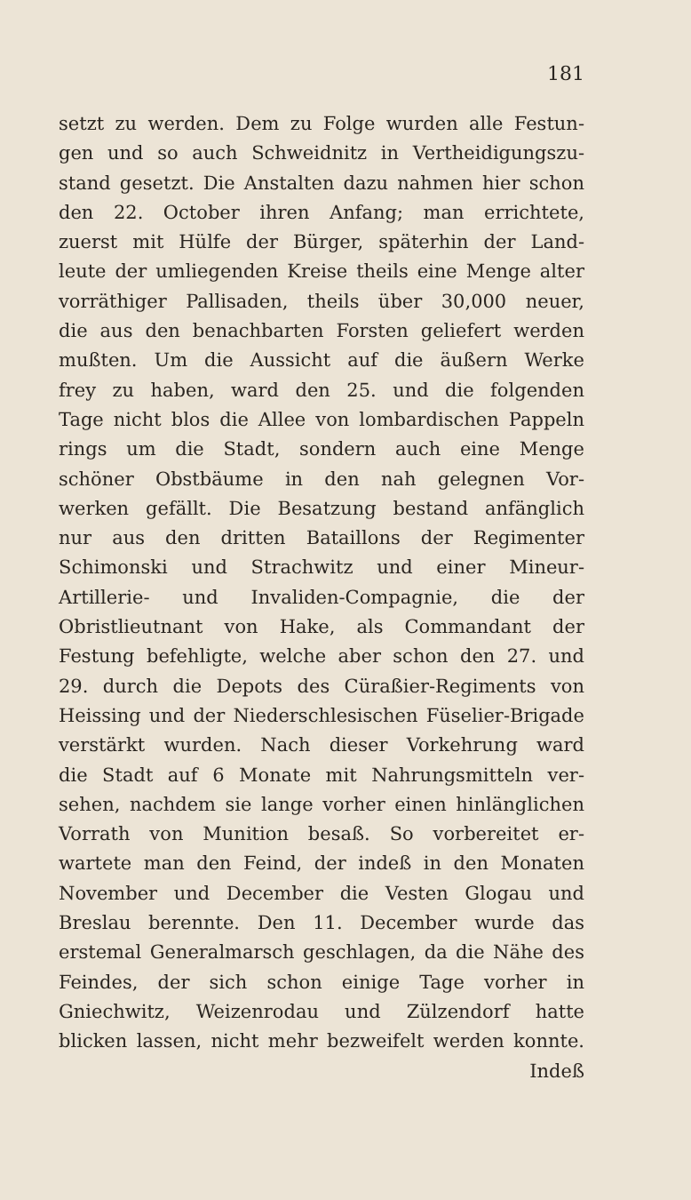181
setzt zu werden. Dem zu Folge wurden alle Festun-
gen und so auch Schweidnitz in Vertheidigungszu-
stand gesetzt. Die Anstalten dazu nahmen hier schon
den 22. October ihren Anfang; man errichtete,
zuerst mit Hülfe der Bürger, späterhin der Land-
leute der umliegenden Kreise theils eine Menge alter
vorräthiger Pallisaden, theils über 30,000 neuer,
die aus den benachbarten Forsten geliefert werden
mußten. Um die Aussicht auf die äußern Werke
frey zu haben, ward den 25. und die folgenden
Tage nicht blos die Allee von lombardischen Pappeln
rings um die Stadt, sondern auch eine Menge
schöner Obstbäume in den nah gelegnen Vor-
werken gefällt. Die Besatzung bestand anfänglich
nur aus den dritten Bataillons der Regimenter
Schimonski und Strachwitz und einer Mineur-
Artillerie- und Invaliden-Compagnie, die der
Obristlieutnant von Hake, als Commandant der
Festung befehligte, welche aber schon den 27. und
29. durch die Depots des Cüraßier-Regiments von
Heissing und der Niederschlesischen Füselier-Brigade
verstärkt wurden. Nach dieser Vorkehrung ward
die Stadt auf 6 Monate mit Nahrungsmitteln ver-
sehen, nachdem sie lange vorher einen hinlänglichen
Vorrath von Munition besaß. So vorbereitet er-
wartete man den Feind, der indeß in den Monaten
November und December die Vesten Glogau und
Breslau berennte. Den 11. December wurde das
erstemal Generalmarsch geschlagen, da die Nähe des
Feindes, der sich schon einige Tage vorher in
Gniechwitz, Weizenrodau und Zülzendorf hatte
blicken lassen, nicht mehr bezweifelt werden konnte.
Indeß